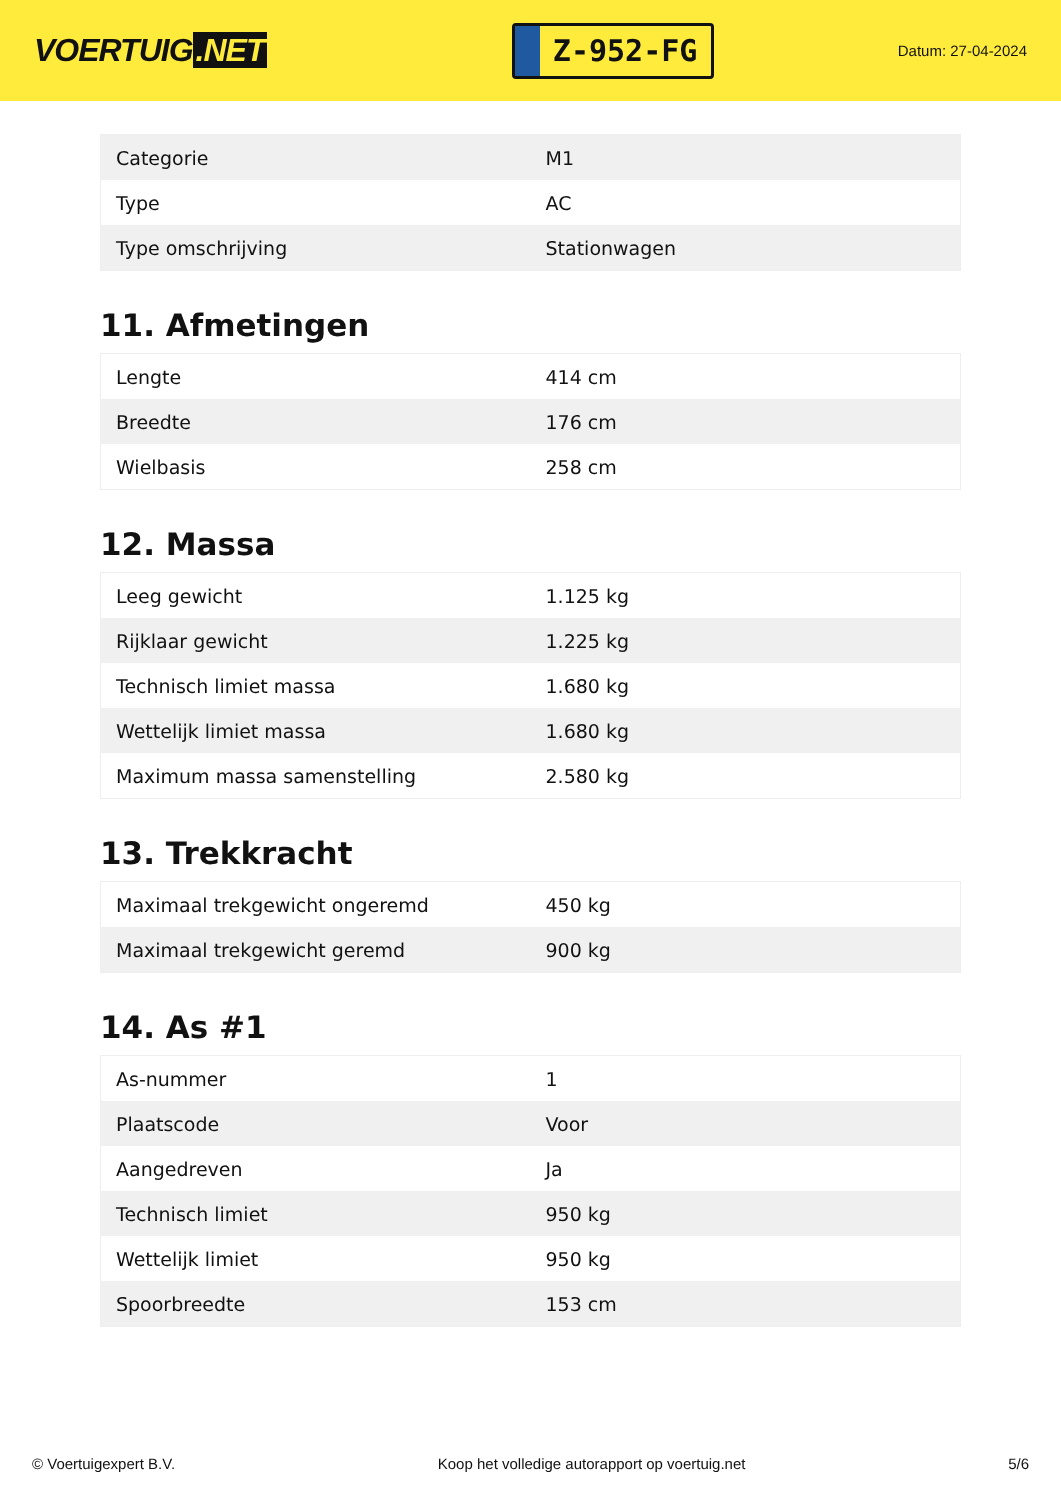VOERTUIG.NET
Z-952-FG
Datum: 27-04-2024
| Categorie | M1 |
| Type | AC |
| Type omschrijving | Stationwagen |
11. Afmetingen
| Lengte | 414 cm |
| Breedte | 176 cm |
| Wielbasis | 258 cm |
12. Massa
| Leeg gewicht | 1.125 kg |
| Rijklaar gewicht | 1.225 kg |
| Technisch limiet massa | 1.680 kg |
| Wettelijk limiet massa | 1.680 kg |
| Maximum massa samenstelling | 2.580 kg |
13. Trekkracht
| Maximaal trekgewicht ongeremd | 450 kg |
| Maximaal trekgewicht geremd | 900 kg |
14. As #1
| As-nummer | 1 |
| Plaatscode | Voor |
| Aangedreven | Ja |
| Technisch limiet | 950 kg |
| Wettelijk limiet | 950 kg |
| Spoorbreedte | 153 cm |
© Voertuigexpert B.V. Koop het volledige autorapport op voertuig.net 5/6